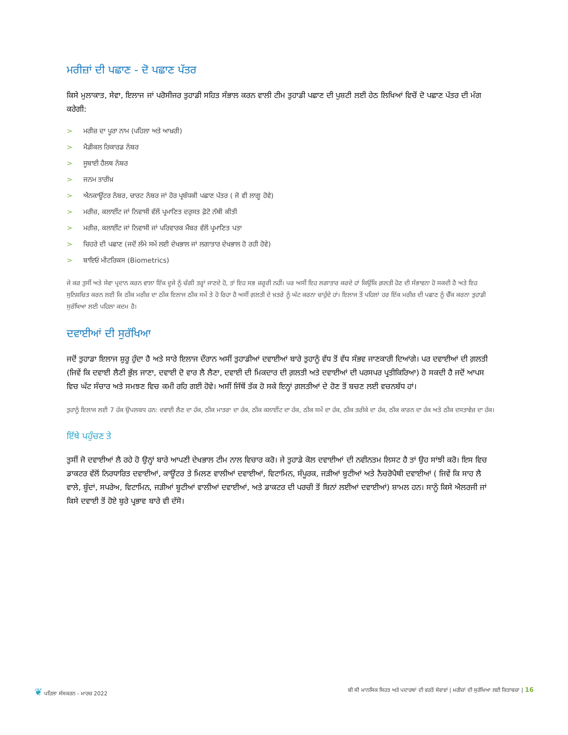ਮਰੀਜ਼ਾਂ ਦੀ ਪਛਾਣ - ਦੋ ਪਛਾਣ ਪੱਤਰ
ਕਿਸੇ ਮੁਲਾਕਾਤ, ਸੇਵਾ, ਇਲਾਜ ਜਾਂ ਪਰੋਸੀਜਰ ਤੁਹਾਡੀ ਸਹਿਤ ਸੰਭਾਲ ਕਰਨ ਵਾਲੀ ਟੀਮ ਤੁਹਾਡੀ ਪਛਾਣ ਦੀ ਪੁਸ਼ਟੀ ਲਈ ਹੇਠ ਲਿਖਿਆਂ ਵਿਚੋਂ ਦੋ ਪਛਾਣ ਪੱਤਰ ਦੀ ਮੰਗ ਕਰੇਗੀ:
> ਮਰੀਜ਼ ਦਾ ਪੂਰਾ ਨਾਮ (ਪਹਿਲਾ ਅਤੇ ਆਖ਼ਰੀ)
> ਮੈਡੀਕਲ ਰਿਕਾਰਡ ਨੰਬਰ
> ਸੂਬਾਈ ਹੈਲਥ ਨੰਬਰ
> ਜਨਮ ਤਾਰੀਖ਼
> ਐਨਕਾਊਂਟਰ ਨੰਬਰ, ਚਾਰਟ ਨੰਬਰ ਜਾਂ ਹੋਰ ਪ੍ਰਬੰਧਕੀ ਪਛਾਣ ਪੱਤਰ ( ਜੋ ਵੀ ਲਾਗੂ ਹੋਵੇ)
> ਮਰੀਜ਼, ਕਲਾਈਂਟ ਜਾਂ ਨਿਵਾਸੀ ਵੱਲੋਂ ਪ੍ਰਮਾਣਿਤ ਦਰੁਸਤ ਫ਼ੋਟੋ ਨੱਥੀ ਕੀਤੀ
> ਮਰੀਜ਼, ਕਲਾਈਂਟ ਜਾਂ ਨਿਵਾਸੀ ਜਾਂ ਪਰਿਵਾਰਕ ਮੈਂਬਰ ਵੱਲੋਂ ਪ੍ਰਮਾਣਿਤ ਪਤਾ
> ਚਿਹਰੇ ਦੀ ਪਛਾਣ (ਜਦੋਂ ਲੰਮੇ ਸਮੇਂ ਲਈ ਦੇਖਭਾਲ ਜਾਂ ਲਗਾਤਾਰ ਦੇਖਭਾਲ ਹੋ ਰਹੀ ਹੋਵੇ)
> ਬਾਇਓ ਮੀਟਰਿਕਸ (Biometrics)
ਜੇ ਕਰ ਤੁਸੀਂ ਅਤੇ ਸੇਵਾ ਪ੍ਰਦਾਨ ਕਰਨ ਵਾਲਾ ਇੱਕ ਦੂਜੇ ਨੂੰ ਚੰਗੀ ਤਰ੍ਹਾਂ ਜਾਣਦੇ ਹੋ, ਤਾਂ ਇਹ ਸਭ ਜ਼ਰੂਰੀ ਨਹੀਂ। ਪਰ ਅਸੀਂ ਇਹ ਲਗਾਤਾਰ ਕਰਦੇ ਹਾਂ ਕਿਉਂਕਿ ਗ਼ਲਤੀ ਹੋਣ ਦੀ ਸੰਭਾਵਨਾ ਹੋ ਸਕਦੀ ਹੈ ਅਤੇ ਇਹ ਸੁਨਿਸ਼ਚਿਤ ਕਰਨ ਲਈ ਕਿ ਠੀਕ ਮਰੀਜ਼ ਦਾ ਠੀਕ ਇਲਾਜ ਠੀਕ ਸਮੇਂ ਤੇ ਹੋ ਰਿਹਾ ਹੈ ਅਸੀਂ ਗ਼ਲਤੀ ਦੇ ਖ਼ਤਰੇ ਨੂੰ ਘੱਟ ਕਰਨਾ ਚਾਹੁੰਦੇ ਹਾਂ। ਇਲਾਜ ਤੋਂ ਪਹਿਲਾਂ ਹਰ ਇੱਕ ਮਰੀਜ਼ ਦੀ ਪਛਾਣ ਨੂੰ ਚੈੱਕ ਕਰਨਾ ਤੁਹਾਡੀ ਸੁਰੱਖਿਆ ਲਈ ਪਹਿਲਾ ਕਦਮ ਹੈ।
ਦਵਾਈਆਂ ਦੀ ਸੁਰੱਖਿਆ
ਜਦੋਂ ਤੁਹਾਡਾ ਇਲਾਜ ਸ਼ੁਰੂ ਹੁੰਦਾ ਹੈ ਅਤੇ ਸਾਰੇ ਇਲਾਜ ਦੌਰਾਨ ਅਸੀਂ ਤੁਹਾਡੀਆਂ ਦਵਾਈਆਂ ਬਾਰੇ ਤੁਹਾਨੂੰ ਵੱਧ ਤੋਂ ਵੱਧ ਸੰਭਵ ਜਾਣਕਾਰੀ ਦਿਆਂਗੇ। ਪਰ ਦਵਾਈਆਂ ਦੀ ਗ਼ਲਤੀ (ਜਿਵੇਂ ਕਿ ਦਵਾਈ ਲੈਣੀ ਭੁੱਲ ਜਾਣਾ, ਦਵਾਈ ਦੋ ਵਾਰ ਲੈ ਲੈਣਾ, ਦਵਾਈ ਦੀ ਮਿਕਦਾਰ ਦੀ ਗ਼ਲਤੀ ਅਤੇ ਦਵਾਈਆਂ ਦੀ ਪਰਸਪਰ ਪ੍ਰਤੀਕਿਰਿਆ) ਹੋ ਸਕਦੀ ਹੈ ਜਦੋਂ ਆਪਸ ਵਿਚ ਘੱਟ ਸੰਚਾਰ ਅਤੇ ਸਮਝਣ ਵਿਚ ਕਮੀ ਰਹਿ ਗਈ ਹੋਵੇ। ਅਸੀਂ ਜਿੱਥੋਂ ਤੱਕ ਹੋ ਸਕੇ ਇਨ੍ਹਾਂ ਗ਼ਲਤੀਆਂ ਦੇ ਹੋਣ ਤੋਂ ਬਚਣ ਲਈ ਵਚਨਬੱਧ ਹਾਂ।
ਤੁਹਾਨੂੰ ਇਲਾਜ ਲਈ 7 ਹੱਕ ਉਪਲਬਧ ਹਨ: ਦਵਾਈ ਲੈਣ ਦਾ ਹੱਕ, ਠੀਕ ਮਾਤਰਾ ਦਾ ਹੱਕ, ਠੀਕ ਕਲਾਈਂਟ ਦਾ ਹੱਕ, ਠੀਕ ਸਮੇਂ ਦਾ ਹੱਕ, ਠੀਕ ਤਰੀਕੇ ਦਾ ਹੱਕ, ਠੀਕ ਕਾਰਨ ਦਾ ਹੱਕ ਅਤੇ ਠੀਕ ਦਸਤਾਵੇਜ਼ ਦਾ ਹੱਕ।
ਇੱਥੇ ਪਹੁੰਚਣ ਤੇ
ਤੁਸੀਂ ਜੋ ਦਵਾਈਆਂ ਲੈ ਰਹੇ ਹੋ ਉਨ੍ਹਾਂ ਬਾਰੇ ਆਪਣੀ ਦੇਖਭਾਲ ਟੀਮ ਨਾਲ ਵਿਚਾਰ ਕਰੋ। ਜੇ ਤੁਹਾਡੇ ਕੋਲ ਦਵਾਈਆਂ ਦੀ ਨਵੀਨਤਮ ਲਿਸਟ ਹੈ ਤਾਂ ਉਹ ਸਾਂਝੀ ਕਰੋ। ਇਸ ਵਿਚ ਡਾਕਟਰ ਵੱਲੋਂ ਨਿਰਧਾਰਿਤ ਦਵਾਈਆਂ, ਕਾਊਂਟਰ ਤੇ ਮਿਲਣ ਵਾਲੀਆਂ ਦਵਾਈਆਂ, ਵਿਟਾਮਿਨ, ਸੰਪੂਰਕ, ਜੜੀਆਂ ਬੂਟੀਆਂ ਅਤੇ ਨੈਚਰੋਪੈਥੀ ਦਵਾਈਆਂ ( ਜਿਵੇਂ ਕਿ ਸਾਹ ਲੈ ਵਾਲੇ, ਬੂੰਦਾਂ, ਸਪਰੇਅ, ਵਿਟਾਮਿਨ, ਜੜੀਆਂ ਬੂਟੀਆਂ ਵਾਲੀਆਂ ਦਵਾਈਆਂ, ਅਤੇ ਡਾਕਟਰ ਦੀ ਪਰਚੀ ਤੋਂ ਬਿਨਾਂ ਲਈਆਂ ਦਵਾਈਆਂ) ਸ਼ਾਮਲ ਹਨ। ਸਾਨੂੰ ਕਿਸੇ ਐਲਰਜੀ ਜਾਂ ਕਿਸੇ ਦਵਾਈ ਤੋਂ ਹੋਏ ਬੁਰੇ ਪ੍ਰਭਾਵ ਬਾਰੇ ਵੀ ਦੱਸੋ।
❦ ਪਹਿਲਾ ਸੰਸਕਰਨ - ਮਾਰਚ 2022 ਬੀ ਸੀ ਮਾਨਸਿਕ ਸਿਹਤ ਅਤੇ ਪਦਾਰਥਾਂ ਦੀ ਵਰਤੋਂ ਸੇਵਾਵਾਂ | ਮਰੀਜ਼ਾਂ ਦੀ ਸੁਰੱਖਿਆ ਲਈ ਕਿਤਾਬਚਾ | 16